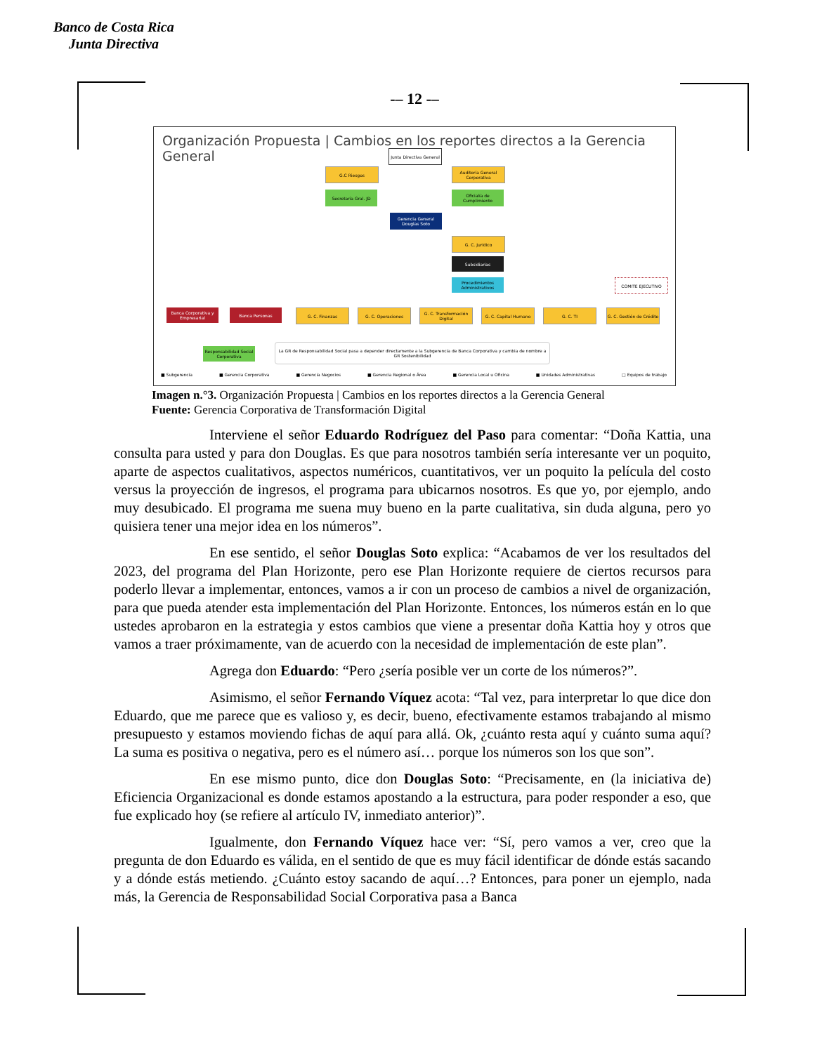Banco de Costa Rica
Junta Directiva
-– 12 -–
Organización Propuesta | Cambios en los reportes directos a la Gerencia General
Junta Directiva General
G.C Riesgos
Auditoría General Corporativa
Secretaría Gral. JD
Oficialía de Cumplimiento
Gerencia General Douglas Soto
G. C. Jurídico
Subsidiarias
Procedimientos Administrativos
COMITE EJECUTIVO
Banca Corporativa y Empresarial
Banca Personas G. C. Finanzas G. C. Operaciones
G. C. Transformación Digital
G. C. Capital Humano G. C. TI
G. C. Gestión de Crédito
Responsabilidad Social Corporativa
La GR de Responsabilidad Social pasa a depender directamente a la Subgerencia de Banca Corporativa y cambia de nombre a GR Sostenibilidad
■ Subgerencia ■ Gerencia Corporativa ■ Gerencia Negocios ■ Gerencia Regional o Área ■ Gerencia Local u Oficina ■ Unidades Administrativas □ Equipos de trabajo
Imagen n.°3. Organización Propuesta | Cambios en los reportes directos a la Gerencia General
Fuente: Gerencia Corporativa de Transformación Digital
Interviene el señor Eduardo Rodríguez del Paso para comentar: “Doña Kattia, una consulta para usted y para don Douglas. Es que para nosotros también sería interesante ver un poquito, aparte de aspectos cualitativos, aspectos numéricos, cuantitativos, ver un poquito la película del costo versus la proyección de ingresos, el programa para ubicarnos nosotros. Es que yo, por ejemplo, ando muy desubicado. El programa me suena muy bueno en la parte cualitativa, sin duda alguna, pero yo quisiera tener una mejor idea en los números”.
En ese sentido, el señor Douglas Soto explica: “Acabamos de ver los resultados del 2023, del programa del Plan Horizonte, pero ese Plan Horizonte requiere de ciertos recursos para poderlo llevar a implementar, entonces, vamos a ir con un proceso de cambios a nivel de organización, para que pueda atender esta implementación del Plan Horizonte. Entonces, los números están en lo que ustedes aprobaron en la estrategia y estos cambios que viene a presentar doña Kattia hoy y otros que vamos a traer próximamente, van de acuerdo con la necesidad de implementación de este plan”.
Agrega don Eduardo: “Pero ¿sería posible ver un corte de los números?”.
Asimismo, el señor Fernando Víquez acota: “Tal vez, para interpretar lo que dice don Eduardo, que me parece que es valioso y, es decir, bueno, efectivamente estamos trabajando al mismo presupuesto y estamos moviendo fichas de aquí para allá. Ok, ¿cuánto resta aquí y cuánto suma aquí? La suma es positiva o negativa, pero es el número así… porque los números son los que son”.
En ese mismo punto, dice don Douglas Soto: “Precisamente, en (la iniciativa de) Eficiencia Organizacional es donde estamos apostando a la estructura, para poder responder a eso, que fue explicado hoy (se refiere al artículo IV, inmediato anterior)”.
Igualmente, don Fernando Víquez hace ver: “Sí, pero vamos a ver, creo que la pregunta de don Eduardo es válida, en el sentido de que es muy fácil identificar de dónde estás sacando y a dónde estás metiendo. ¿Cuánto estoy sacando de aquí…? Entonces, para poner un ejemplo, nada más, la Gerencia de Responsabilidad Social Corporativa pasa a Banca